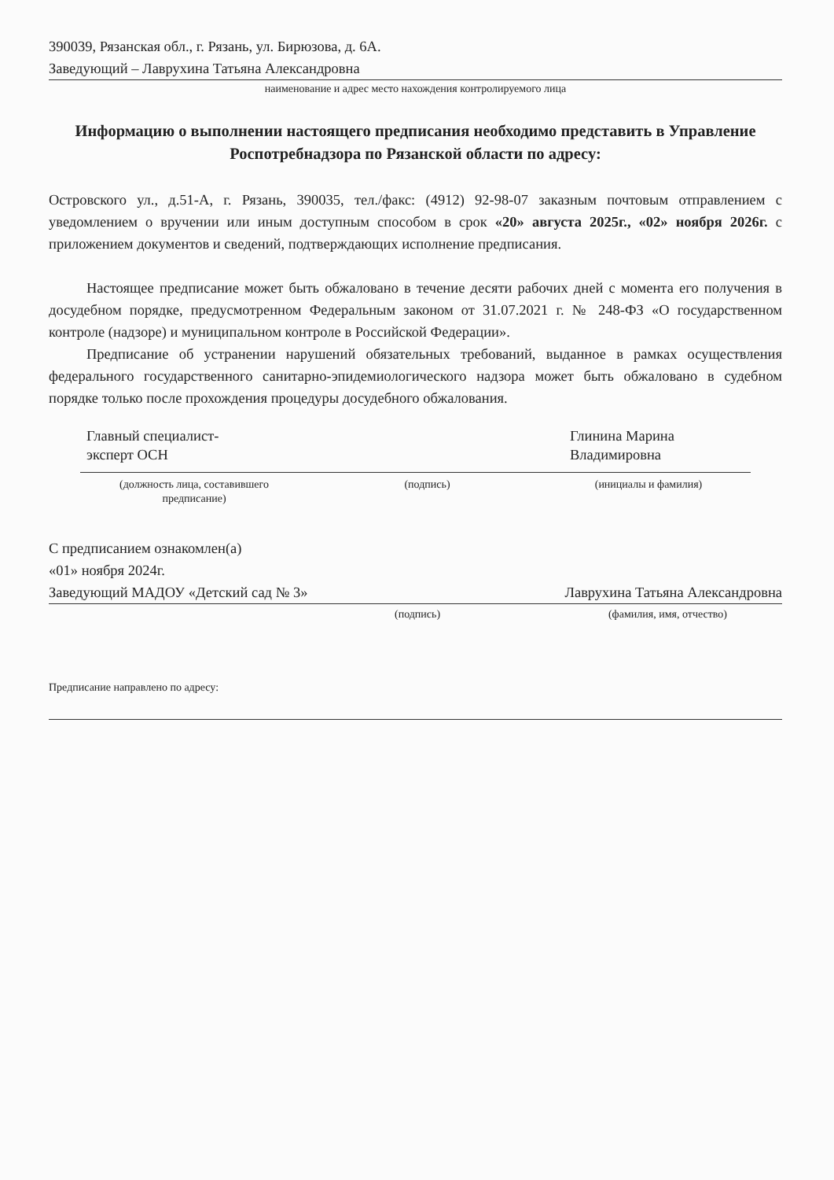390039, Рязанская обл., г. Рязань, ул. Бирюзова, д. 6А.
Заведующий – Лаврухина Татьяна Александровна
наименование и адрес место нахождения контролируемого лица
Информацию о выполнении настоящего предписания необходимо представить в Управление Роспотребнадзора по Рязанской области по адресу:
Островского ул., д.51-А, г. Рязань, 390035, тел./факс: (4912) 92-98-07 заказным почтовым отправлением с уведомлением о вручении или иным доступным способом в срок «20» августа 2025г., «02» ноября 2026г. с приложением документов и сведений, подтверждающих исполнение предписания.
Настоящее предписание может быть обжаловано в течение десяти рабочих дней с момента его получения в досудебном порядке, предусмотренном Федеральным законом от 31.07.2021 г. № 248-ФЗ «О государственном контроле (надзоре) и муниципальном контроле в Российской Федерации».
Предписание об устранении нарушений обязательных требований, выданное в рамках осуществления федерального государственного санитарно-эпидемиологического надзора может быть обжаловано в судебном порядке только после прохождения процедуры досудебного обжалования.
Главный специалист-
эксперт ОСН
Глинина Марина
Владимировна
(должность лица, составившего
предписание)
(подпись) (инициалы и фамилия)
С предписанием ознакомлен(а)
«01» ноября 2024г.
Заведующий МАДОУ «Детский сад № 3» Лаврухина Татьяна Александровна
(подпись) (фамилия, имя, отчество)
Предписание направлено по адресу: